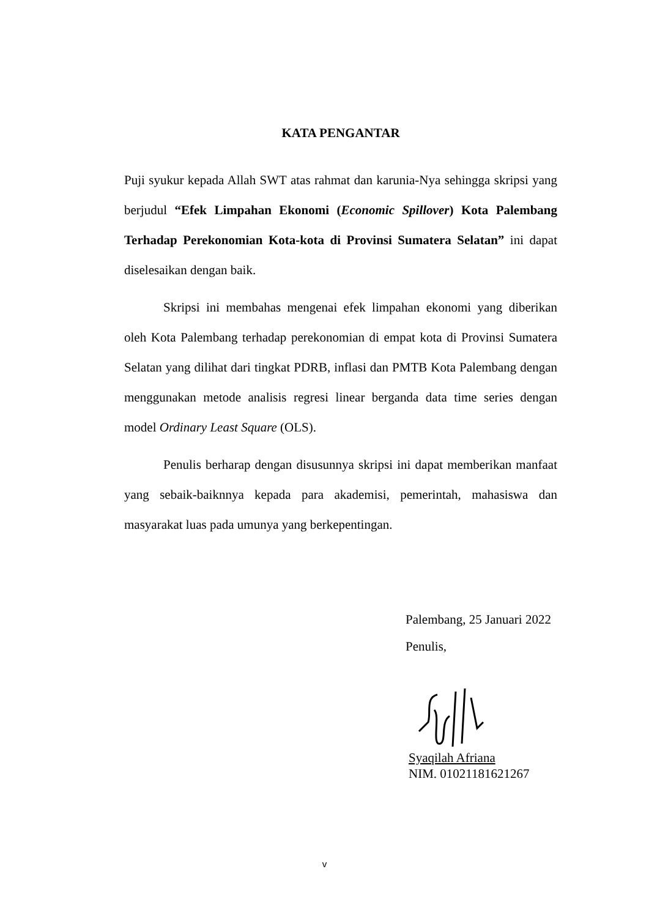KATA PENGANTAR
Puji syukur kepada Allah SWT atas rahmat dan karunia-Nya sehingga skripsi yang berjudul “Efek Limpahan Ekonomi (Economic Spillover) Kota Palembang Terhadap Perekonomian Kota-kota di Provinsi Sumatera Selatan” ini dapat diselesaikan dengan baik.
Skripsi ini membahas mengenai efek limpahan ekonomi yang diberikan oleh Kota Palembang terhadap perekonomian di empat kota di Provinsi Sumatera Selatan yang dilihat dari tingkat PDRB, inflasi dan PMTB Kota Palembang dengan menggunakan metode analisis regresi linear berganda data time series dengan model Ordinary Least Square (OLS).
Penulis berharap dengan disusunnya skripsi ini dapat memberikan manfaat yang sebaik-baiknnya kepada para akademisi, pemerintah, mahasiswa dan masyarakat luas pada umunya yang berkepentingan.
Palembang, 25 Januari 2022
Penulis,
Syaqilah Afriana
NIM. 01021181621267
v